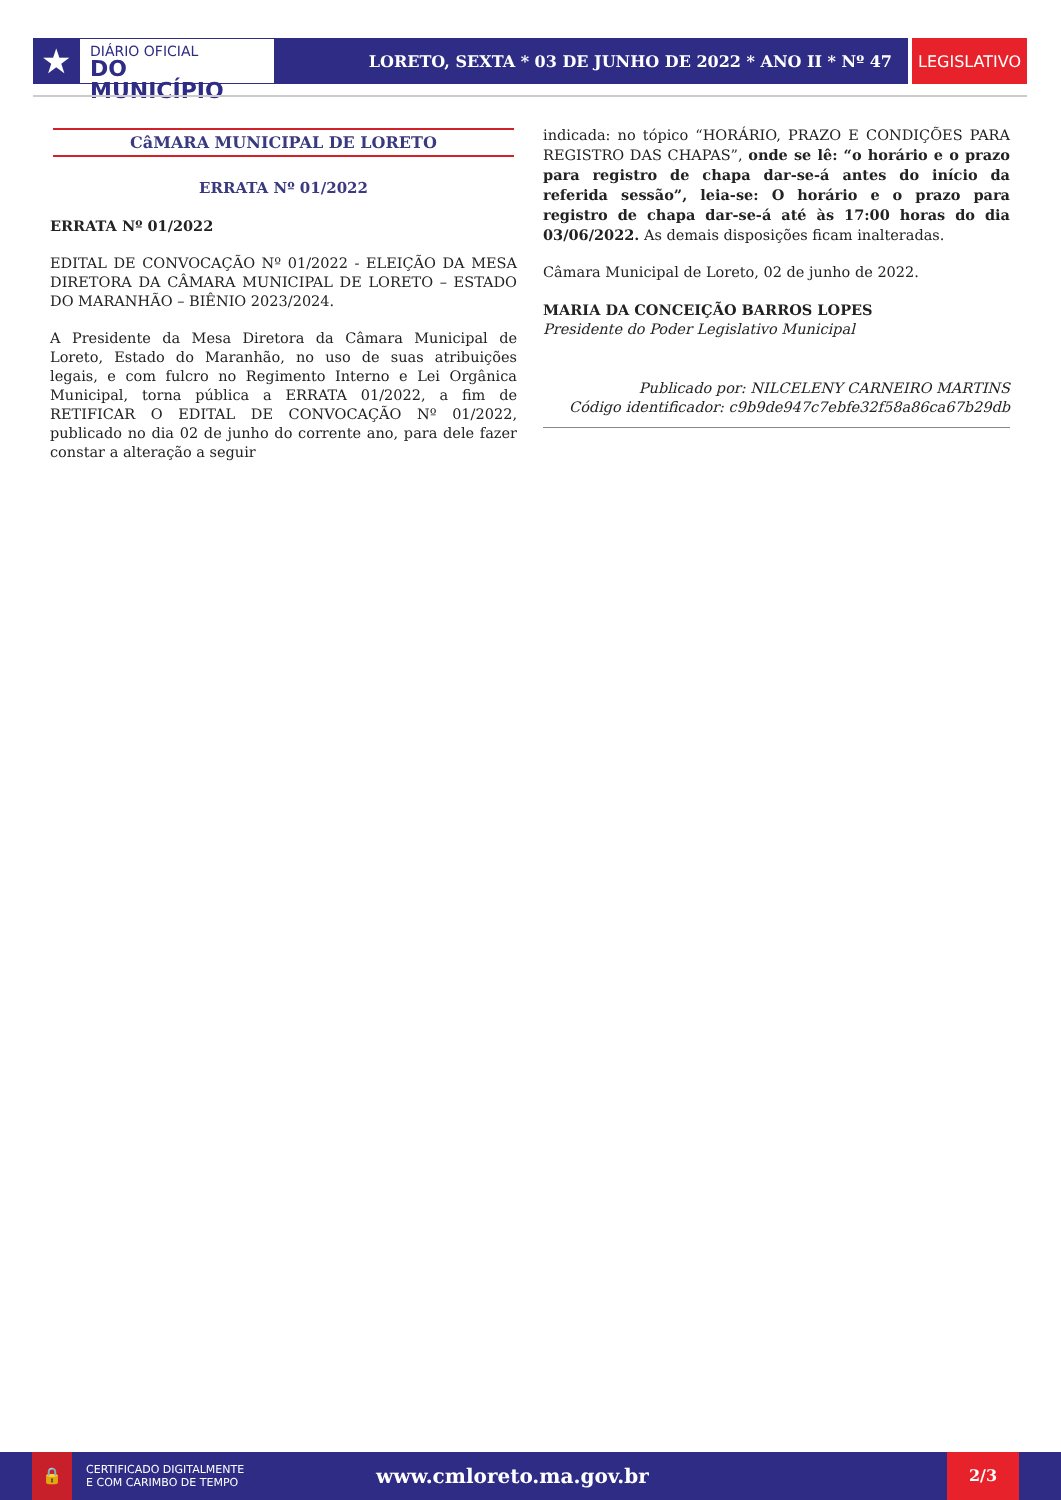★
DIÁRIO OFICIAL
DO MUNICÍPIO
LORETO, SEXTA * 03 DE JUNHO DE 2022 * ANO II * Nº 47
LEGISLATIVO
CâMARA MUNICIPAL DE LORETO
ERRATA Nº 01/2022
ERRATA Nº 01/2022
EDITAL DE CONVOCAÇÃO Nº 01/2022 - ELEIÇÃO DA MESA DIRETORA DA CÂMARA MUNICIPAL DE LORETO – ESTADO DO MARANHÃO – BIÊNIO 2023/2024.
A Presidente da Mesa Diretora da Câmara Municipal de Loreto, Estado do Maranhão, no uso de suas atribuições legais, e com fulcro no Regimento Interno e Lei Orgânica Municipal, torna pública a ERRATA 01/2022, a fim de RETIFICAR O EDITAL DE CONVOCAÇÃO Nº 01/2022, publicado no dia 02 de junho do corrente ano, para dele fazer constar a alteração a seguir
indicada: no tópico “HORÁRIO, PRAZO E CONDIÇÕES PARA REGISTRO DAS CHAPAS”, onde se lê: “o horário e o prazo para registro de chapa dar-se-á antes do início da referida sessão”, leia-se: O horário e o prazo para registro de chapa dar-se-á até às 17:00 horas do dia 03/06/2022. As demais disposições ficam inalteradas.
Câmara Municipal de Loreto, 02 de junho de 2022.
MARIA DA CONCEIÇÃO BARROS LOPES
Presidente do Poder Legislativo Municipal
Publicado por: NILCELENY CARNEIRO MARTINS
Código identificador: c9b9de947c7ebfe32f58a86ca67b29db
🔒
CERTIFICADO DIGITALMENTE
E COM CARIMBO DE TEMPO
www.cmloreto.ma.gov.br
2/3